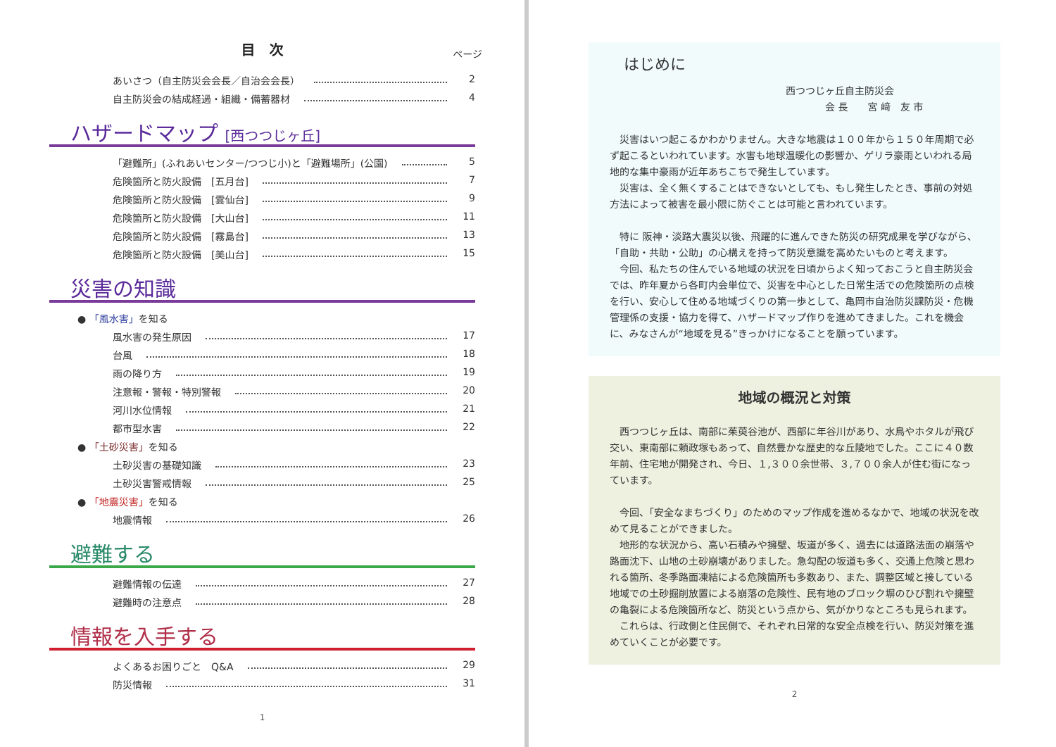目　次
ページ
あいさつ（自主防災会会長／自治会会長） 2
自主防災会の結成経過・組織・備蓄器材 4
ハザードマップ [西つつじヶ丘]
「避難所」(ふれあいセンター/つつじ小)と「避難場所」(公園) 5
危険箇所と防火設備　[五月台] 7
危険箇所と防火設備　[雲仙台] 9
危険箇所と防火設備　[大山台] 11
危険箇所と防火設備　[霧島台] 13
危険箇所と防火設備　[美山台] 15
災害の知識
● 「風水害」を知る
風水害の発生原因 17
台風 18
雨の降り方 19
注意報・警報・特別警報 20
河川水位情報 21
都市型水害 22
● 「土砂災害」を知る
土砂災害の基礎知識 23
土砂災害警戒情報 25
● 「地震災害」を知る
地震情報 26
避難する
避難情報の伝達 27
避難時の注意点 28
情報を入手する
よくあるお困りごと　Q&A 29
防災情報 31
1
はじめに
西つつじヶ丘自主防災会
　　　　会 長　　宮 﨑　友 市
災害はいつ起こるかわかりません。大きな地震は１００年から１５０年周期で必ず起こるといわれています。水害も地球温暖化の影響か、ゲリラ豪雨といわれる局地的な集中豪雨が近年あちこちで発生しています。
災害は、全く無くすることはできないとしても、もし発生したとき、事前の対処方法によって被害を最小限に防ぐことは可能と言われています。
特に 阪神・淡路大震災以後、飛躍的に進んできた防災の研究成果を学びながら、「自助・共助・公助」の心構えを持って防災意識を高めたいものと考えます。
今回、私たちの住んでいる地域の状況を日頃からよく知っておこうと自主防災会では、昨年夏から各町内会単位で、災害を中心とした日常生活での危険箇所の点検を行い、安心して住める地域づくりの第一歩として、亀岡市自治防災課防災・危機管理係の支援・協力を得て、ハザードマップ作りを進めてきました。これを機会に、みなさんが“地域を見る”きっかけになることを願っています。
地域の概況と対策
西つつじヶ丘は、南部に茱萸谷池が、西部に年谷川があり、水鳥やホタルが飛び交い、東南部に頼政塚もあって、自然豊かな歴史的な丘陵地でした。ここに４０数年前、住宅地が開発され、今日、１,３００余世帯、３,７００余人が住む街になっています。
今回、「安全なまちづくり」のためのマップ作成を進めるなかで、地域の状況を改めて見ることができました。
地形的な状況から、高い石積みや擁壁、坂道が多く、過去には道路法面の崩落や路面沈下、山地の土砂崩壊がありました。急勾配の坂道も多く、交通上危険と思われる箇所、冬季路面凍結による危険箇所も多数あり、また、調整区域と接している地域での土砂掘削放置による崩落の危険性、民有地のブロック塀のひび割れや擁壁の亀裂による危険箇所など、防災という点から、気がかりなところも見られます。
これらは、行政側と住民側で、それぞれ日常的な安全点検を行い、防災対策を進めていくことが必要です。
2